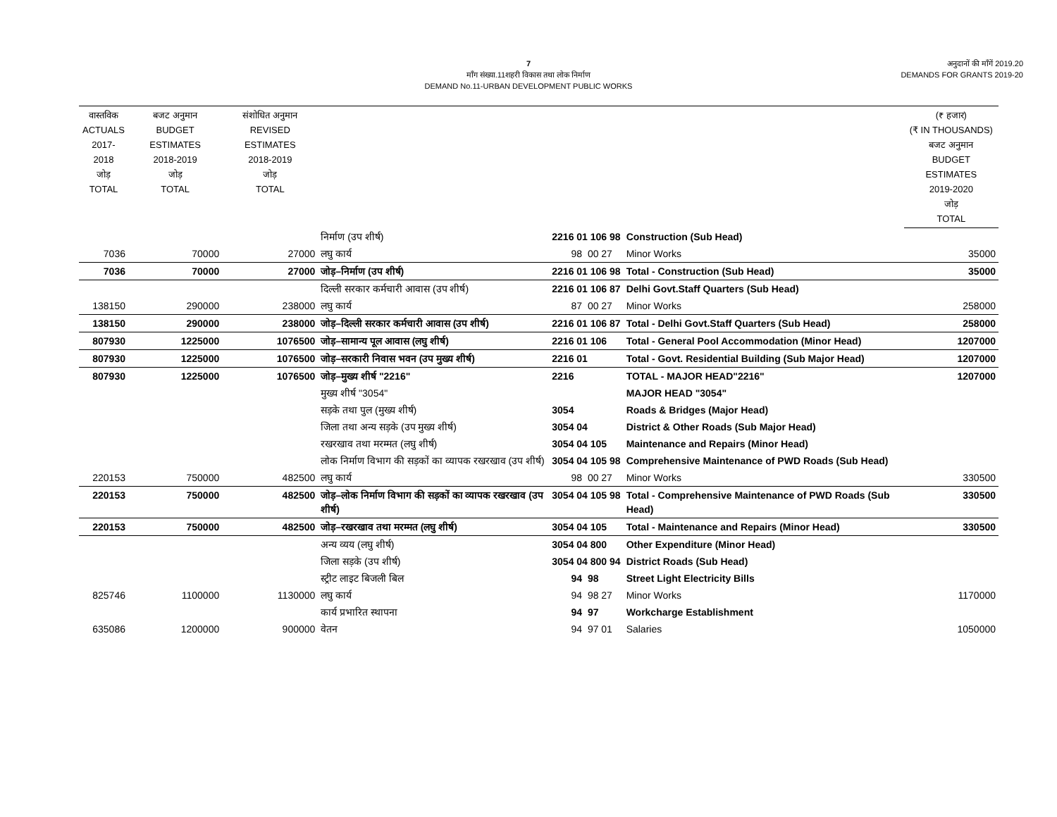7
माँग संख्या.11शहरी विकास तथा लोक निर्माण
DEMAND No.11-URBAN DEVELOPMENT PUBLIC WORKS
अनुदानों की माँगें 2019.20
DEMANDS FOR GRANTS 2019-20
| वास्तविक ACTUALS 2017-2018 जोड़ TOTAL | बजट अनुमान BUDGET ESTIMATES 2018-2019 जोड़ TOTAL | संशोधित अनुमान REVISED ESTIMATES 2018-2019 जोड़ TOTAL | | | | (₹ हजार) (₹ IN THOUSANDS) बजट अनुमान BUDGET ESTIMATES 2019-2020 जोड़ TOTAL |
| --- | --- | --- | --- | --- | --- | --- |
| | | | निर्माण (उप शीर्ष) | 2216 01 106 98 | Construction (Sub Head) | |
| 7036 | 70000 | 27000 | लघु कार्य | 98 00 27 | Minor Works | 35000 |
| 7036 | 70000 | 27000 | जोड़–निर्माण (उप शीर्ष) | 2216 01 106 98 | Total - Construction (Sub Head) | 35000 |
| | | | दिल्ली सरकार कर्मचारी आवास (उप शीर्ष) | 2216 01 106 87 | Delhi Govt.Staff Quarters (Sub Head) | |
| 138150 | 290000 | 238000 | लघु कार्य | 87 00 27 | Minor Works | 258000 |
| 138150 | 290000 | 238000 | जोड़–दिल्ली सरकार कर्मचारी आवास (उप शीर्ष) | 2216 01 106 87 | Total - Delhi Govt.Staff Quarters (Sub Head) | 258000 |
| 807930 | 1225000 | 1076500 | जोड़–सामान्य पूल आवास (लघु शीर्ष) | 2216 01 106 | Total - General Pool Accommodation (Minor Head) | 1207000 |
| 807930 | 1225000 | 1076500 | जोड़–सरकारी निवास भवन (उप मुख्य शीर्ष) | 2216 01 | Total - Govt. Residential Building (Sub Major Head) | 1207000 |
| 807930 | 1225000 | 1076500 | जोड़–मुख्य शीर्ष "2216" | 2216 | TOTAL - MAJOR HEAD"2216" | 1207000 |
| | | | मुख्य शीर्ष "3054" | | MAJOR HEAD "3054" | |
| | | | सड़के तथा पुल (मुख्य शीर्ष) | 3054 | Roads & Bridges (Major Head) | |
| | | | जिला तथा अन्य सड़के (उप मुख्य शीर्ष) | 3054 04 | District & Other Roads (Sub Major Head) | |
| | | | रखरखाव तथा मरम्मत (लघु शीर्ष) | 3054 04 105 | Maintenance and Repairs (Minor Head) | |
| | | | लोक निर्माण विभाग की सड़कों का व्यापक रखरखाव (उप शीर्ष) | 3054 04 105 98 | Comprehensive Maintenance of PWD Roads (Sub Head) | |
| 220153 | 750000 | 482500 | लघु कार्य | 98 00 27 | Minor Works | 330500 |
| 220153 | 750000 | 482500 | जोड़–लोक निर्माण विभाग की सड़कों का व्यापक रखरखाव (उप शीर्ष) | 3054 04 105 98 | Total - Comprehensive Maintenance of PWD Roads (Sub Head) | 330500 |
| 220153 | 750000 | 482500 | जोड़–रखरखाव तथा मरम्मत (लघु शीर्ष) | 3054 04 105 | Total - Maintenance and Repairs (Minor Head) | 330500 |
| | | | अन्य व्यय (लघु शीर्ष) | 3054 04 800 | Other Expenditure (Minor Head) | |
| | | | जिला सड़के (उप शीर्ष) | 3054 04 800 94 | District Roads (Sub Head) | |
| | | | स्ट्रीट लाइट बिजली बिल | 94 98 | Street Light Electricity Bills | |
| 825746 | 1100000 | 1130000 | लघु कार्य | 94 98 27 | Minor Works | 1170000 |
| | | | कार्य प्रभारित स्थापना | 94 97 | Workcharge Establishment | |
| 635086 | 1200000 | 900000 | वेतन | 94 97 01 | Salaries | 1050000 |